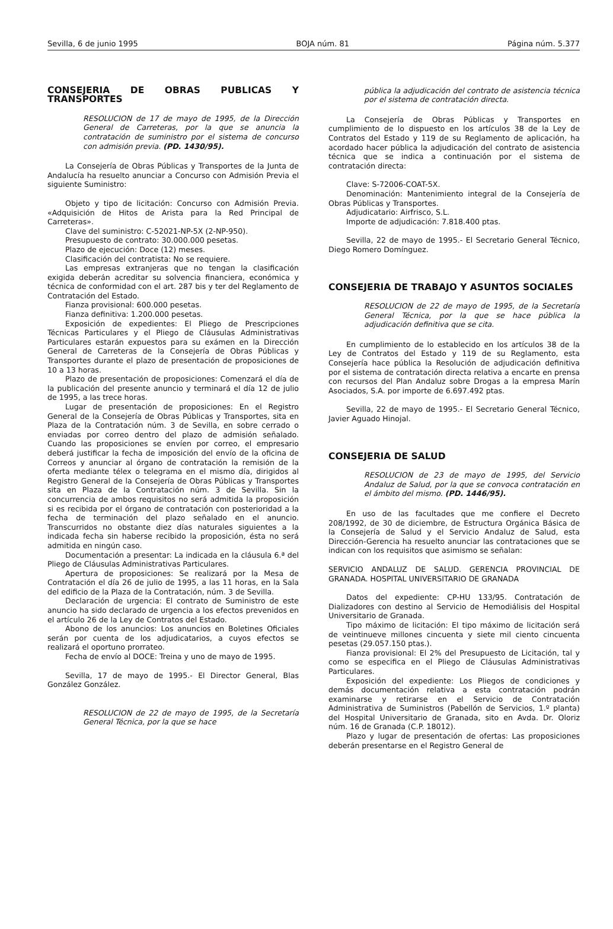Sevilla, 6 de junio 1995 BOJA núm. 81 Página núm. 5.377
CONSEJERIA DE OBRAS PUBLICAS Y TRANSPORTES
RESOLUCION de 17 de mayo de 1995, de la Dirección General de Carreteras, por la que se anuncia la contratación de suministro por el sistema de concurso con admisión previa. (PD. 1430/95).
La Consejería de Obras Públicas y Transportes de la Junta de Andalucía ha resuelto anunciar a Concurso con Admisión Previa el siguiente Suministro:
Objeto y tipo de licitación: Concurso con Admisión Previa. «Adquisición de Hitos de Arista para la Red Principal de Carreteras».
Clave del suministro: C-52021-NP-5X (2-NP-950).
Presupuesto de contrato: 30.000.000 pesetas.
Plazo de ejecución: Doce (12) meses.
Clasificación del contratista: No se requiere.
Las empresas extranjeras que no tengan la clasificación exigida deberán acreditar su solvencia financiera, económica y técnica de conformidad con el art. 287 bis y ter del Reglamento de Contratación del Estado.
Fianza provisional: 600.000 pesetas.
Fianza definitiva: 1.200.000 pesetas.
Exposición de expedientes: El Pliego de Prescripciones Técnicas Particulares y el Pliego de Cláusulas Administrativas Particulares estarán expuestos para su exámen en la Dirección General de Carreteras de la Consejería de Obras Públicas y Transportes durante el plazo de presentación de proposiciones de 10 a 13 horas.
Plazo de presentación de proposiciones: Comenzará el día de la publicación del presente anuncio y terminará el día 12 de julio de 1995, a las trece horas.
Lugar de presentación de proposiciones: En el Registro General de la Consejería de Obras Públicas y Transportes, sita en Plaza de la Contratación núm. 3 de Sevilla, en sobre cerrado o enviadas por correo dentro del plazo de admisión señalado. Cuando las proposiciones se envíen por correo, el empresario deberá justificar la fecha de imposición del envío de la oficina de Correos y anunciar al órgano de contratación la remisión de la oferta mediante télex o telegrama en el mismo día, dirigidos al Registro General de la Consejería de Obras Públicas y Transportes sita en Plaza de la Contratación núm. 3 de Sevilla. Sin la concurrencia de ambos requisitos no será admitida la proposición si es recibida por el órgano de contratación con posterioridad a la fecha de terminación del plazo señalado en el anuncio. Transcurridos no obstante diez días naturales siguientes a la indicada fecha sin haberse recibido la proposición, ésta no será admitida en ningún caso.
Documentación a presentar: La indicada en la cláusula 6.ª del Pliego de Cláusulas Administrativas Particulares.
Apertura de proposiciones: Se realizará por la Mesa de Contratación el día 26 de julio de 1995, a las 11 horas, en la Sala del edificio de la Plaza de la Contratación, núm. 3 de Sevilla.
Declaración de urgencia: El contrato de Suministro de este anuncio ha sido declarado de urgencia a los efectos prevenidos en el artículo 26 de la Ley de Contratos del Estado.
Abono de los anuncios: Los anuncios en Boletines Oficiales serán por cuenta de los adjudicatarios, a cuyos efectos se realizará el oportuno prorrateo.
Fecha de envío al DOCE: Treina y uno de mayo de 1995.
Sevilla, 17 de mayo de 1995.- El Director General, Blas González González.
RESOLUCION de 22 de mayo de 1995, de la Secretaría General Técnica, por la que se hace
pública la adjudicación del contrato de asistencia técnica por el sistema de contratación directa.
La Consejería de Obras Públicas y Transportes en cumplimiento de lo dispuesto en los artículos 38 de la Ley de Contratos del Estado y 119 de su Reglamento de aplicación, ha acordado hacer pública la adjudicación del contrato de asistencia técnica que se indica a continuación por el sistema de contratación directa:
Clave: S-72006-COAT-5X.
Denominación: Mantenimiento integral de la Consejería de Obras Públicas y Transportes.
Adjudicatario: Airfrisco, S.L.
Importe de adjudicación: 7.818.400 ptas.
Sevilla, 22 de mayo de 1995.- El Secretario General Técnico, Diego Romero Domínguez.
CONSEJERIA DE TRABAJO Y ASUNTOS SOCIALES
RESOLUCION de 22 de mayo de 1995, de la Secretaría General Técnica, por la que se hace pública la adjudicación definitiva que se cita.
En cumplimiento de lo establecido en los artículos 38 de la Ley de Contratos del Estado y 119 de su Reglamento, esta Consejería hace pública la Resolución de adjudicación definitiva por el sistema de contratación directa relativa a encarte en prensa con recursos del Plan Andaluz sobre Drogas a la empresa Marín Asociados, S.A. por importe de 6.697.492 ptas.
Sevilla, 22 de mayo de 1995.- El Secretario General Técnico, Javier Aguado Hinojal.
CONSEJERIA DE SALUD
RESOLUCION de 23 de mayo de 1995, del Servicio Andaluz de Salud, por la que se convoca contratación en el ámbito del mismo. (PD. 1446/95).
En uso de las facultades que me confiere el Decreto 208/1992, de 30 de diciembre, de Estructura Orgánica Básica de la Consejería de Salud y el Servicio Andaluz de Salud, esta Dirección-Gerencia ha resuelto anunciar las contrataciones que se indican con los requisitos que asimismo se señalan:
SERVICIO ANDALUZ DE SALUD. GERENCIA PROVINCIAL DE GRANADA. HOSPITAL UNIVERSITARIO DE GRANADA
Datos del expediente: CP-HU 133/95. Contratación de Dializadores con destino al Servicio de Hemodiálisis del Hospital Universitario de Granada.
Tipo máximo de licitación: El tipo máximo de licitación será de veintinueve millones cincuenta y siete mil ciento cincuenta pesetas (29.057.150 ptas.).
Fianza provisional: El 2% del Presupuesto de Licitación, tal y como se especifica en el Pliego de Cláusulas Administrativas Particulares.
Exposición del expediente: Los Pliegos de condiciones y demás documentación relativa a esta contratación podrán examinarse y retirarse en el Servicio de Contratación Administrativa de Suministros (Pabellón de Servicios, 1.º planta) del Hospital Universitario de Granada, sito en Avda. Dr. Oloriz núm. 16 de Granada (C.P. 18012).
Plazo y lugar de presentación de ofertas: Las proposiciones deberán presentarse en el Registro General de